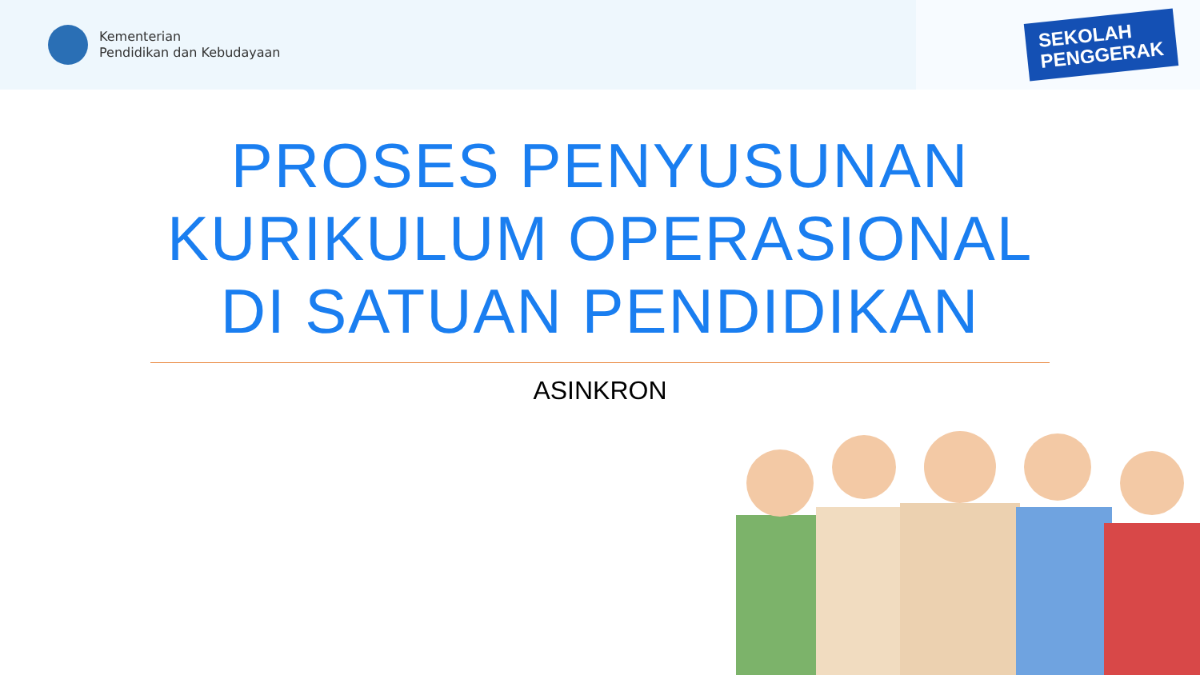Kementerian
Pendidikan dan Kebudayaan
SEKOLAH
PENGGERAK
PROSES PENYUSUNAN
KURIKULUM OPERASIONAL
DI SATUAN PENDIDIKAN
ASINKRON